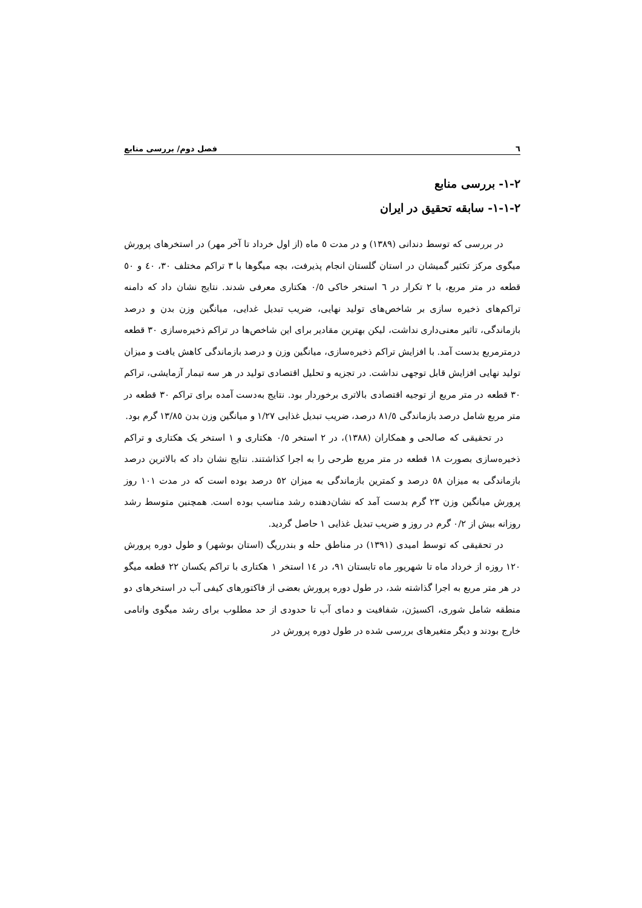٦ فصل دوم/ بررسی منابع
٢-١- بررسی منابع
٢-١-١- سابقه تحقیق در ایران
در بررسی که توسط دندانی (١٣٨٩) و در مدت ٥ ماه (از اول خرداد تا آخر مهر) در استخرهای پرورش میگوی مرکز تکثیر گمیشان در استان گلستان انجام پذیرفت، بچه میگوها با ٣ تراکم مختلف ٣٠، ٤٠ و ٥٠ قطعه در متر مربع، با ٢ تکرار در ٦ استخر خاکی ٠/٥ هکتاری معرفی شدند. نتایج نشان داد که دامنه تراکم‌های ذخیره سازی بر شاخص‌های تولید نهایی، ضریب تبدیل غدایی، میانگین وزن بدن و درصد بازماندگی، تاثیر معنی‌داری نداشت، لیکن بهترین مقادیر برای این شاخص‌ها در تراکم ذخیره‌سازی ٣٠ قطعه درمترمربع بدست آمد. با افزایش تراکم ذخیره‌سازی، میانگین وزن و درصد بازماندگی کاهش یافت و میزان تولید نهایی افزایش قابل توجهی نداشت. در تجزیه و تحلیل اقتصادی تولید در هر سه تیمار آزمایشی، تراکم ٣٠ قطعه در متر مربع از توجیه اقتصادی بالاتری برخوردار بود. نتایج به‌دست آمده برای تراکم ٣٠ قطعه در متر مربع شامل درصد بازماندگی ٨١/٥ درصد، ضریب تبدیل غذایی ١/٢٧ و میانگین وزن بدن ١٣/٨٥ گرم بود.
در تحقیقی که صالحی و همکاران (١٣٨٨)، در ٢ استخر ٠/٥ هکتاری و ١ استخر یک هکتاری و تراکم ذخیره‌سازی بصورت ١٨ قطعه در متر مربع طرحی را به اجرا کذاشتند. نتایج نشان داد که بالاترین درصد بازماندگی به میزان ٥٨ درصد و کمترین بازماندگی به میزان ٥٢ درصد بوده است که در مدت ١٠١ روز پرورش میانگین وزن ٢٣ گرم بدست آمد که نشان‌دهنده رشد مناسب بوده است. همچنین متوسط رشد روزانه بیش از ٠/٢ گرم در روز و ضریب تبدیل غذایی ١ حاصل گردید.
در تحقیقی که توسط امیدی (١٣٩١) در مناطق حله و بندرریگ (استان بوشهر) و طول دوره پرورش ١٢٠ روزه از خرداد ماه تا شهریور ماه تابستان ٩١، در ١٤ استخر ١ هکتاری با تراکم یکسان ٢٢ قطعه میگو در هر متر مربع به اجرا گذاشته شد، در طول دوره پرورش بعضی از فاکتورهای کیفی آب در استخرهای دو منطقه شامل شوری، اکسیژن، شفافیت و دمای آب تا حدودی از حد مطلوب برای رشد میگوی وانامی خارج بودند و دیگر متغیرهای بررسی شده در طول دوره پرورش در